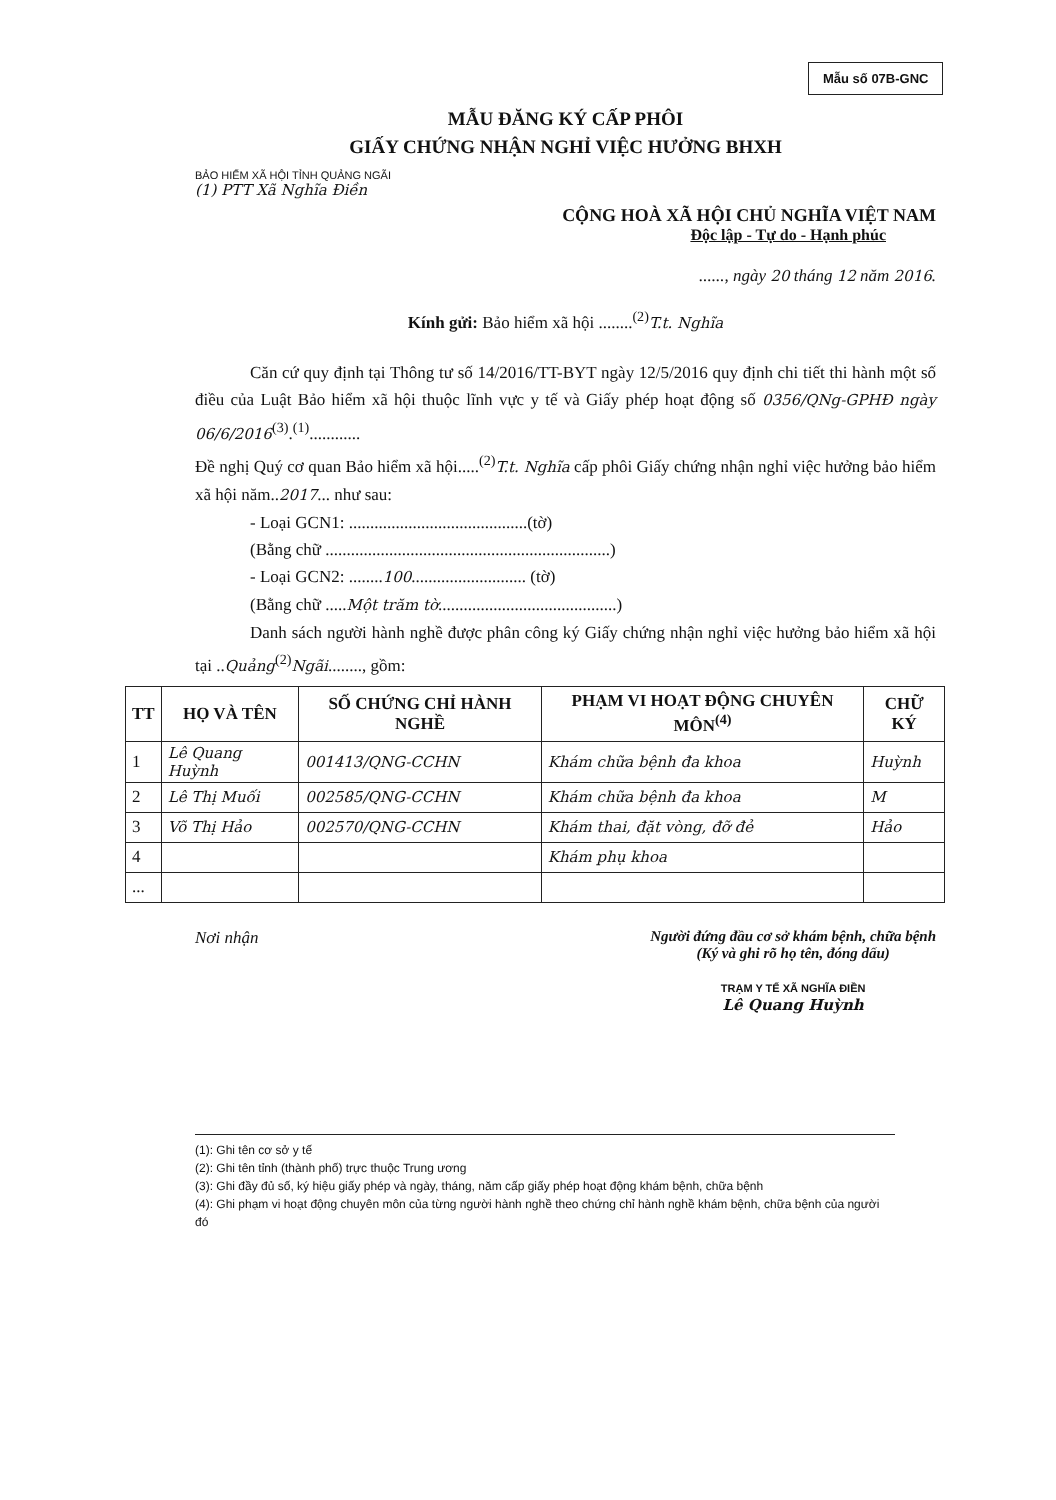Mẫu số 07B-GNC
MẪU ĐĂNG KÝ CẤP PHÔI
GIẤY CHỨNG NHẬN NGHỈ VIỆC HƯỞNG BHXH
BẢO HIỂM XÃ HỘI TỈNH QUẢNG NGÃI
(1) PTT Xã Nghĩa Điền
CỘNG HOÀ XÃ HỘI CHỦ NGHĨA VIỆT NAM
Độc lập - Tự do - Hạnh phúc
......, ngày 20 tháng 12 năm 2016.
Kính gửi: Bảo hiểm xã hội ........<sup>(2)</sup>T.t. Nghĩa
Căn cứ quy định tại Thông tư số 14/2016/TT-BYT ngày 12/5/2016 quy định chi tiết thi hành một số điều của Luật Bảo hiểm xã hội thuộc lĩnh vực y tế và Giấy phép hoạt động số 0356/QNg-GPHĐ ngày 06/6/2016<sup>(3)</sup>.<sup>(1)</sup>............
Đề nghị Quý cơ quan Bảo hiểm xã hội.....<sup>(2)</sup>T.t. Nghĩa cấp phôi Giấy chứng nhận nghỉ việc hưởng bảo hiểm xã hội năm..2017... như sau:
- Loại GCN1: ..........................................(tờ)
(Bằng chữ ...................................................................)
- Loại GCN2: ........100........................... (tờ)
(Bằng chữ .....Một trăm tờ..........................................)
Danh sách người hành nghề được phân công ký Giấy chứng nhận nghỉ việc hưởng bảo hiểm xã hội tại ..Quảng<sup>(2)</sup>Ngãi........, gồm:
| TT | HỌ VÀ TÊN | SỐ CHỨNG CHỈ HÀNH NGHỀ | PHẠM VI HOẠT ĐỘNG CHUYÊN MÔN<sup>(4)</sup> | CHỮ KÝ |
| --- | --- | --- | --- | --- |
| 1 | Lê Quang Huỳnh | 001413/QNG-CCHN | Khám chữa bệnh đa khoa | Huỳnh |
| 2 | Lê Thị Muối | 002585/QNG-CCHN | Khám chữa bệnh đa khoa | M |
| 3 | Võ Thị Hảo | 002570/QNG-CCHN | Khám thai, đặt vòng, đỡ đẻ | Hảo |
| 4 | | | Khám phụ khoa | |
| ... | | | | |
Nơi nhận Người đứng đầu cơ sở khám bệnh, chữa bệnh
(Ký và ghi rõ họ tên, đóng dấu)
TRẠM Y TẾ XÃ NGHĨA ĐIỀN
Lê Quang Huỳnh
(1): Ghi tên cơ sở y tế
(2): Ghi tên tỉnh (thành phố) trực thuộc Trung ương
(3): Ghi đầy đủ số, ký hiệu giấy phép và ngày, tháng, năm cấp giấy phép hoạt động khám bệnh, chữa bệnh
(4): Ghi phạm vi hoạt động chuyên môn của từng người hành nghề theo chứng chỉ hành nghề khám bệnh, chữa bệnh của người đó